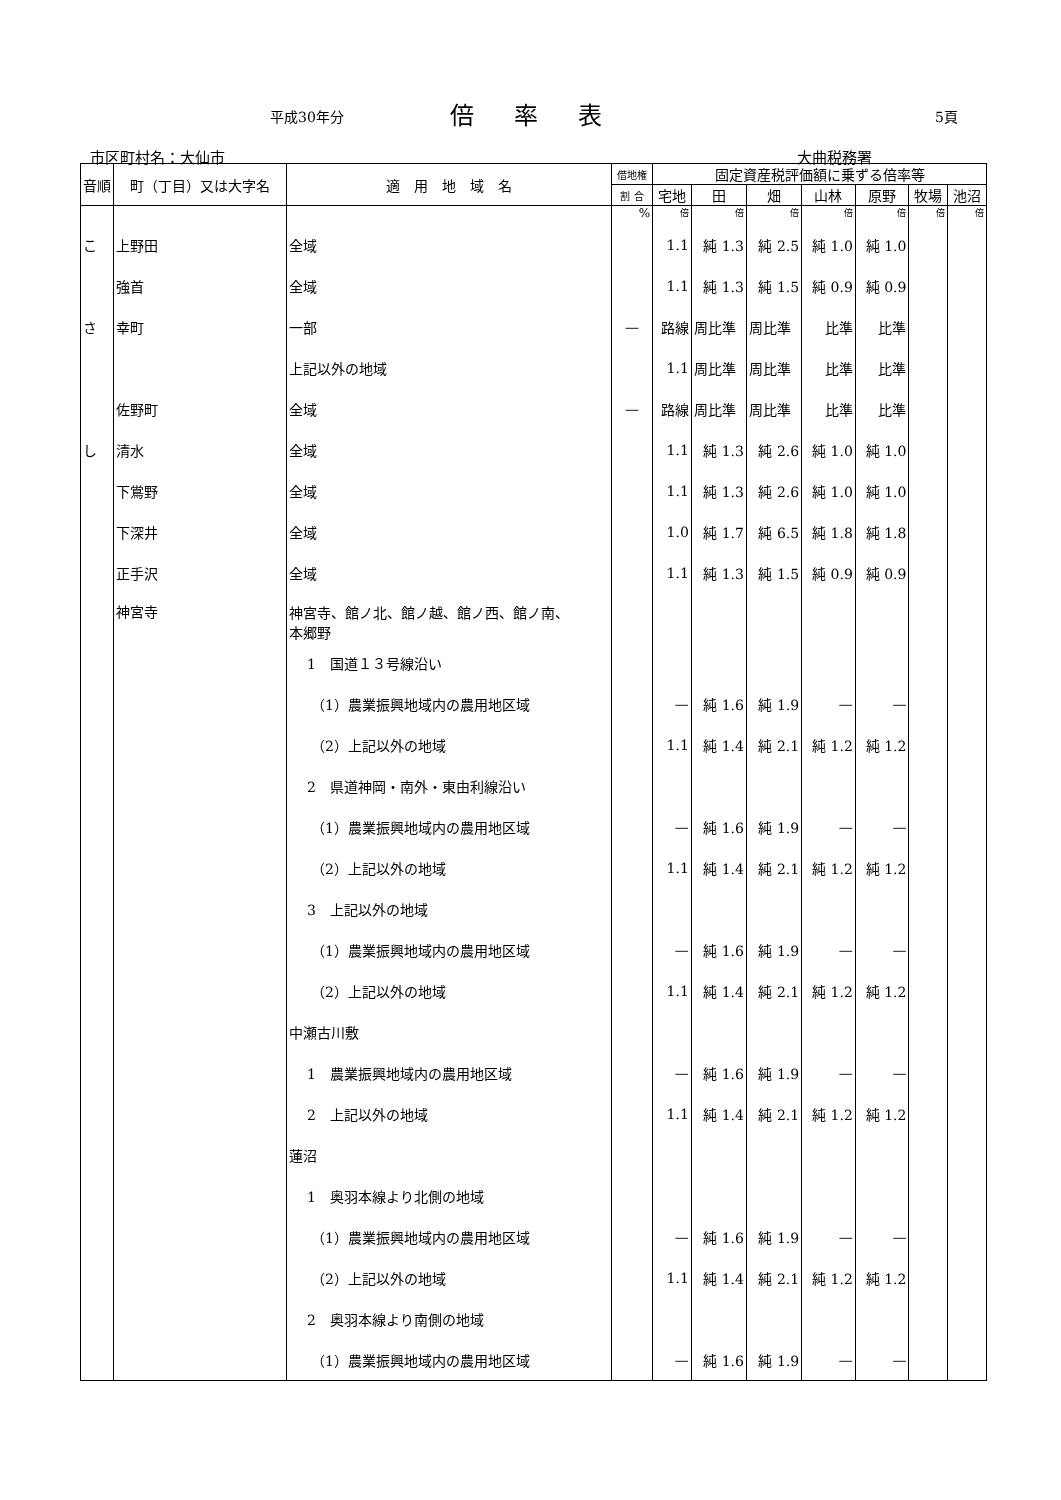平成30年分 倍率表 5頁
市区町村名：大仙市 大曲税務署
| 音順 | 町（丁目）又は大字名 | 適 用 地 域 名 | 借地権 | 固定資産税評価額に乗ずる倍率等 | | | | | | |
| --- | --- | --- | --- | --- | --- | --- | --- | --- | --- | --- |
| | | | 割 合 | 宅地 | 田 | 畑 | 山林 | 原野 | 牧場 | 池沼 |
| | | | % | 倍 | 倍 | 倍 | 倍 | 倍 | 倍 | 倍 |
| こ | 上野田 | 全域 | | 1.1 | 純 1.3 | 純 2.5 | 純 1.0 | 純 1.0 | | |
| | 強首 | 全域 | | 1.1 | 純 1.3 | 純 1.5 | 純 0.9 | 純 0.9 | | |
| さ | 幸町 | 一部 | — | 路線 | 周比準 | 周比準 | 比準 | 比準 | | |
| | | 上記以外の地域 | | 1.1 | 周比準 | 周比準 | 比準 | 比準 | | |
| | 佐野町 | 全域 | — | 路線 | 周比準 | 周比準 | 比準 | 比準 | | |
| し | 清水 | 全域 | | 1.1 | 純 1.3 | 純 2.6 | 純 1.0 | 純 1.0 | | |
| | 下鴬野 | 全域 | | 1.1 | 純 1.3 | 純 2.6 | 純 1.0 | 純 1.0 | | |
| | 下深井 | 全域 | | 1.0 | 純 1.7 | 純 6.5 | 純 1.8 | 純 1.8 | | |
| | 正手沢 | 全域 | | 1.1 | 純 1.3 | 純 1.5 | 純 0.9 | 純 0.9 | | |
| | 神宮寺 | 神宮寺、館ノ北、館ノ越、館ノ西、館ノ南、 本郷野 | | | | | | | | |
| | | 1 国道１３号線沿い | | | | | | | | |
| | | （1）農業振興地域内の農用地区域 | | — | 純 1.6 | 純 1.9 | — | — | | |
| | | （2）上記以外の地域 | | 1.1 | 純 1.4 | 純 2.1 | 純 1.2 | 純 1.2 | | |
| | | 2 県道神岡・南外・東由利線沿い | | | | | | | | |
| | | （1）農業振興地域内の農用地区域 | | — | 純 1.6 | 純 1.9 | — | — | | |
| | | （2）上記以外の地域 | | 1.1 | 純 1.4 | 純 2.1 | 純 1.2 | 純 1.2 | | |
| | | 3 上記以外の地域 | | | | | | | | |
| | | （1）農業振興地域内の農用地区域 | | — | 純 1.6 | 純 1.9 | — | — | | |
| | | （2）上記以外の地域 | | 1.1 | 純 1.4 | 純 2.1 | 純 1.2 | 純 1.2 | | |
| | | 中瀬古川敷 | | | | | | | | |
| | | 1 農業振興地域内の農用地区域 | | — | 純 1.6 | 純 1.9 | — | — | | |
| | | 2 上記以外の地域 | | 1.1 | 純 1.4 | 純 2.1 | 純 1.2 | 純 1.2 | | |
| | | 蓮沼 | | | | | | | | |
| | | 1 奥羽本線より北側の地域 | | | | | | | | |
| | | （1）農業振興地域内の農用地区域 | | — | 純 1.6 | 純 1.9 | — | — | | |
| | | （2）上記以外の地域 | | 1.1 | 純 1.4 | 純 2.1 | 純 1.2 | 純 1.2 | | |
| | | 2 奥羽本線より南側の地域 | | | | | | | | |
| | | （1）農業振興地域内の農用地区域 | | — | 純 1.6 | 純 1.9 | — | — | | |